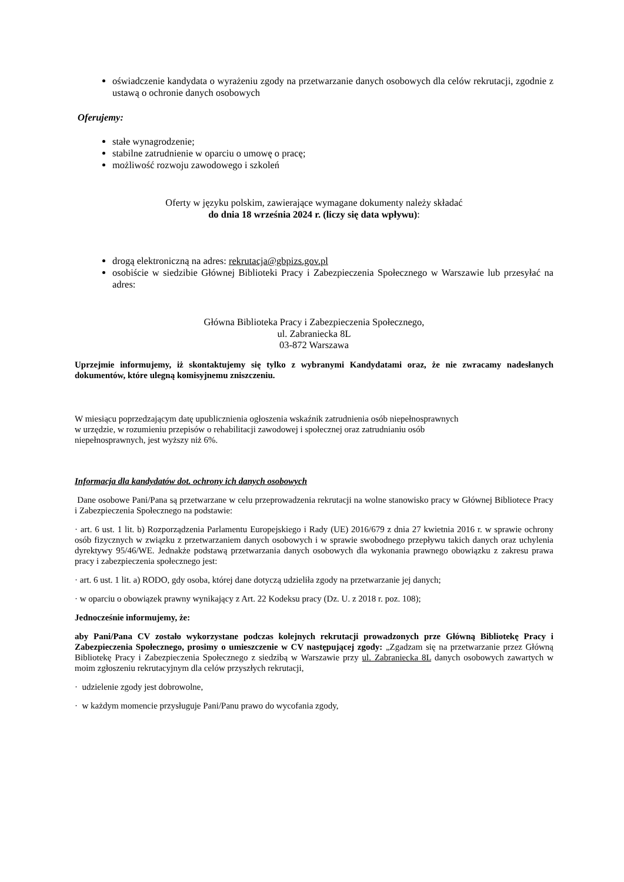oświadczenie kandydata o wyrażeniu zgody na przetwarzanie danych osobowych dla celów rekrutacji, zgodnie z ustawą o ochronie danych osobowych
Oferujemy:
stałe wynagrodzenie;
stabilne zatrudnienie w oparciu o umowę o pracę;
możliwość rozwoju zawodowego i szkoleń
Oferty w języku polskim, zawierające wymagane dokumenty należy składać
do dnia 18 września 2024 r. (liczy się data wpływu):
drogą elektroniczną na adres: rekrutacja@gbpizs.gov.pl
osobiście w siedzibie Głównej Biblioteki Pracy i Zabezpieczenia Społecznego w Warszawie lub przesyłać na adres:
Główna Biblioteka Pracy i Zabezpieczenia Społecznego,
ul. Zabraniecka 8L
03-872 Warszawa
Uprzejmie informujemy, iż skontaktujemy się tylko z wybranymi Kandydatami oraz, że nie zwracamy nadesłanych dokumentów, które ulegną komisyjnemu zniszczeniu.
W miesiącu poprzedzającym datę upublicznienia ogłoszenia wskaźnik zatrudnienia osób niepełnosprawnych
w urzędzie, w rozumieniu przepisów o rehabilitacji zawodowej i społecznej oraz zatrudnianiu osób
niepełnosprawnych, jest wyższy niż 6%.
Informacja dla kandydatów dot. ochrony ich danych osobowych
Dane osobowe Pani/Pana są przetwarzane w celu przeprowadzenia rekrutacji na wolne stanowisko pracy w Głównej Bibliotece Pracy i Zabezpieczenia Społecznego na podstawie:
· art. 6 ust. 1 lit. b) Rozporządzenia Parlamentu Europejskiego i Rady (UE) 2016/679 z dnia 27 kwietnia 2016 r. w sprawie ochrony osób fizycznych w związku z przetwarzaniem danych osobowych i w sprawie swobodnego przepływu takich danych oraz uchylenia dyrektywy 95/46/WE. Jednakże podstawą przetwarzania danych osobowych dla wykonania prawnego obowiązku z zakresu prawa pracy i zabezpieczenia społecznego jest:
· art. 6 ust. 1 lit. a) RODO, gdy osoba, której dane dotyczą udzieliła zgody na przetwarzanie jej danych;
· w oparciu o obowiązek prawny wynikający z Art. 22 Kodeksu pracy (Dz. U. z 2018 r. poz. 108);
Jednocześnie informujemy, że:
aby Pani/Pana CV zostało wykorzystane podczas kolejnych rekrutacji prowadzonych prze Główną Bibliotekę Pracy i Zabezpieczenia Społecznego, prosimy o umieszczenie w CV następującej zgody: „Zgadzam się na przetwarzanie przez Główną Bibliotekę Pracy i Zabezpieczenia Społecznego z siedzibą w Warszawie przy ul. Zabraniecka 8L danych osobowych zawartych w moim zgłoszeniu rekrutacyjnym dla celów przyszłych rekrutacji,
· udzielenie zgody jest dobrowolne,
· w każdym momencie przysługuje Pani/Panu prawo do wycofania zgody,